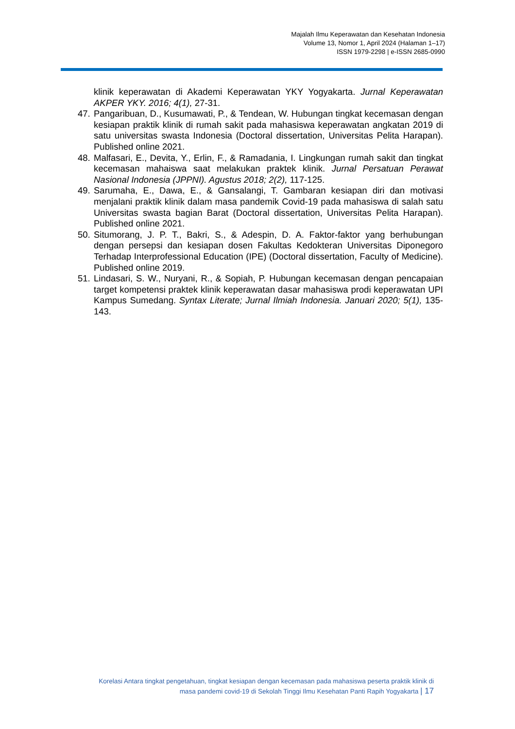Majalah Ilmu Keperawatan dan Kesehatan Indonesia
Volume 13, Nomor 1, April 2024 (Halaman 1–17)
ISSN 1979-2298 | e-ISSN 2685-0990
klinik keperawatan di Akademi Keperawatan YKY Yogyakarta. Jurnal Keperawatan AKPER YKY. 2016; 4(1), 27-31.
47. Pangaribuan, D., Kusumawati, P., & Tendean, W. Hubungan tingkat kecemasan dengan kesiapan praktik klinik di rumah sakit pada mahasiswa keperawatan angkatan 2019 di satu universitas swasta Indonesia (Doctoral dissertation, Universitas Pelita Harapan). Published online 2021.
48. Malfasari, E., Devita, Y., Erlin, F., & Ramadania, I. Lingkungan rumah sakit dan tingkat kecemasan mahaiswa saat melakukan praktek klinik. Jurnal Persatuan Perawat Nasional Indonesia (JPPNI). Agustus 2018; 2(2), 117-125.
49. Sarumaha, E., Dawa, E., & Gansalangi, T. Gambaran kesiapan diri dan motivasi menjalani praktik klinik dalam masa pandemik Covid-19 pada mahasiswa di salah satu Universitas swasta bagian Barat (Doctoral dissertation, Universitas Pelita Harapan). Published online 2021.
50. Situmorang, J. P. T., Bakri, S., & Adespin, D. A. Faktor-faktor yang berhubungan dengan persepsi dan kesiapan dosen Fakultas Kedokteran Universitas Diponegoro Terhadap Interprofessional Education (IPE) (Doctoral dissertation, Faculty of Medicine). Published online 2019.
51. Lindasari, S. W., Nuryani, R., & Sopiah, P. Hubungan kecemasan dengan pencapaian target kompetensi praktek klinik keperawatan dasar mahasiswa prodi keperawatan UPI Kampus Sumedang. Syntax Literate; Jurnal Ilmiah Indonesia. Januari 2020; 5(1), 135-143.
Korelasi Antara tingkat pengetahuan, tingkat kesiapan dengan kecemasan pada mahasiswa peserta praktik klinik di
masa pandemi covid-19 di Sekolah Tinggi Ilmu Kesehatan Panti Rapih Yogyakarta | 17